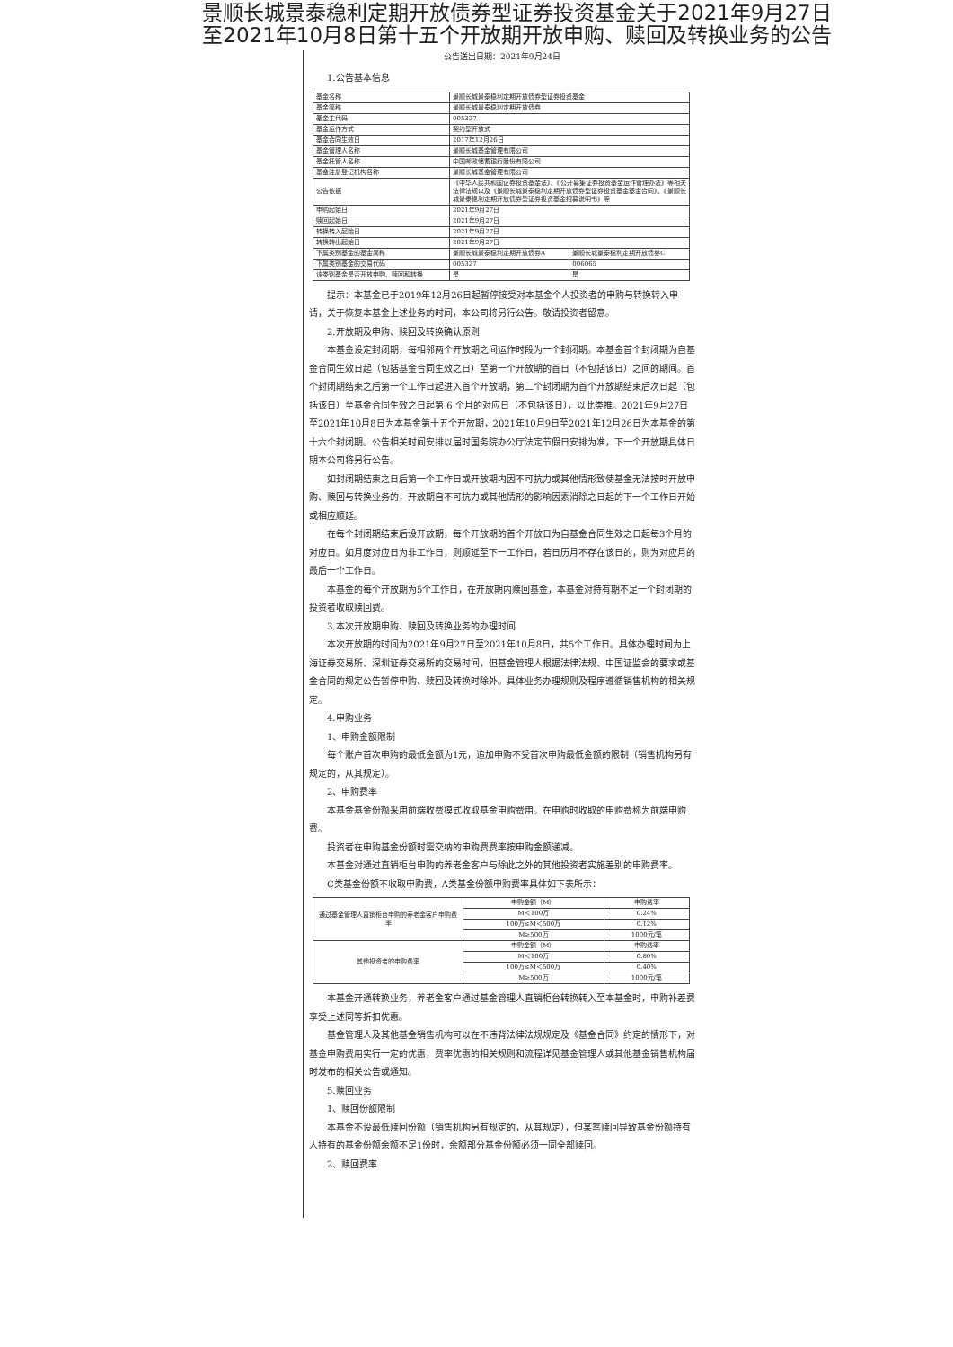景顺长城景泰稳利定期开放债券型证券投资基金关于2021年9月27日
至2021年10月8日第十五个开放期开放申购、赎回及转换业务的公告
公告送出日期：2021年9月24日
1.公告基本信息
| 基金名称 | 景顺长城景泰稳利定期开放债券型证券投资基金 | |
| 基金简称 | 景顺长城景泰稳利定期开放债券 | |
| 基金主代码 | 005327 | |
| 基金运作方式 | 契约型开放式 | |
| 基金合同生效日 | 2017年12月26日 | |
| 基金管理人名称 | 景顺长城基金管理有限公司 | |
| 基金托管人名称 | 中国邮政储蓄银行股份有限公司 | |
| 基金注册登记机构名称 | 景顺长城基金管理有限公司 | |
| 公告依据 | 《中华人民共和国证券投资基金法》、《公开募集证券投资基金运作管理办法》等相关法律法规以及《景顺长城景泰稳利定期开放债券型证券投资基金基金合同》、《景顺长城景泰稳利定期开放债券型证券投资基金招募说明书》等 | |
| 申购起始日 | 2021年9月27日 | |
| 赎回起始日 | 2021年9月27日 | |
| 转换转入起始日 | 2021年9月27日 | |
| 转换转出起始日 | 2021年9月27日 | |
| 下属类别基金的基金简称 | 景顺长城景泰稳利定期开放债券A | 景顺长城景泰稳利定期开放债券C |
| 下属类别基金的交易代码 | 005327 | 006065 |
| 该类别基金是否开放申购、赎回和转换 | 是 | 是 |
提示：本基金已于2019年12月26日起暂停接受对本基金个人投资者的申购与转换转入申请，关于恢复本基金上述业务的时间，本公司将另行公告。敬请投资者留意。
2.开放期及申购、赎回及转换确认原则
本基金设定封闭期，每相邻两个开放期之间运作时段为一个封闭期。本基金首个封闭期为自基金合同生效日起（包括基金合同生效之日）至第一个开放期的首日（不包括该日）之间的期间。首个封闭期结束之后第一个工作日起进入首个开放期，第二个封闭期为首个开放期结束后次日起（包括该日）至基金合同生效之日起第 6 个月的对应日（不包括该日），以此类推。2021年9月27日至2021年10月8日为本基金第十五个开放期，2021年10月9日至2021年12月26日为本基金的第十六个封闭期。公告相关时间安排以届时国务院办公厅法定节假日安排为准，下一个开放期具体日期本公司将另行公告。
如封闭期结束之日后第一个工作日或开放期内因不可抗力或其他情形致使基金无法按时开放申购、赎回与转换业务的，开放期自不可抗力或其他情形的影响因素消除之日起的下一个工作日开始或相应顺延。
在每个封闭期结束后设开放期，每个开放期的首个开放日为自基金合同生效之日起每3个月的对应日。如月度对应日为非工作日，则顺延至下一工作日，若日历月不存在该日的，则为对应月的最后一个工作日。
本基金的每个开放期为5个工作日，在开放期内赎回基金，本基金对持有期不足一个封闭期的投资者收取赎回费。
3.本次开放期申购、赎回及转换业务的办理时间
本次开放期的时间为2021年9月27日至2021年10月8日，共5个工作日。具体办理时间为上海证券交易所、深圳证券交易所的交易时间，但基金管理人根据法律法规、中国证监会的要求或基金合同的规定公告暂停申购、赎回及转换时除外。具体业务办理规则及程序遵循销售机构的相关规定。
4.申购业务
1、申购金额限制
每个账户首次申购的最低金额为1元，追加申购不受首次申购最低金额的限制（销售机构另有规定的，从其规定）。
2、申购费率
本基金基金份额采用前端收费模式收取基金申购费用。在申购时收取的申购费称为前端申购费。
投资者在申购基金份额时需交纳的申购费费率按申购金额递减。
本基金对通过直销柜台申购的养老金客户与除此之外的其他投资者实施差别的申购费率。
C类基金份额不收取申购费，A类基金份额申购费率具体如下表所示：
| 通过基金管理人直销柜台申购的养老金客户申购费率 | 申购金额（M） | 申购费率 |
| | M＜100万 | 0.24% |
| | 100万≤M＜500万 | 0.12% |
| | M≥500万 | 1000元/笔 |
| 其他投资者的申购费率 | 申购金额（M） | 申购费率 |
| | M＜100万 | 0.80% |
| | 100万≤M＜500万 | 0.40% |
| | M≥500万 | 1000元/笔 |
本基金开通转换业务，养老金客户通过基金管理人直销柜台转换转入至本基金时，申购补差费享受上述同等折扣优惠。
基金管理人及其他基金销售机构可以在不违背法律法规规定及《基金合同》约定的情形下，对基金申购费用实行一定的优惠，费率优惠的相关规则和流程详见基金管理人或其他基金销售机构届时发布的相关公告或通知。
5.赎回业务
1、赎回份额限制
本基金不设最低赎回份额（销售机构另有规定的，从其规定），但某笔赎回导致基金份额持有人持有的基金份额余额不足1份时，余额部分基金份额必须一同全部赎回。
2、赎回费率